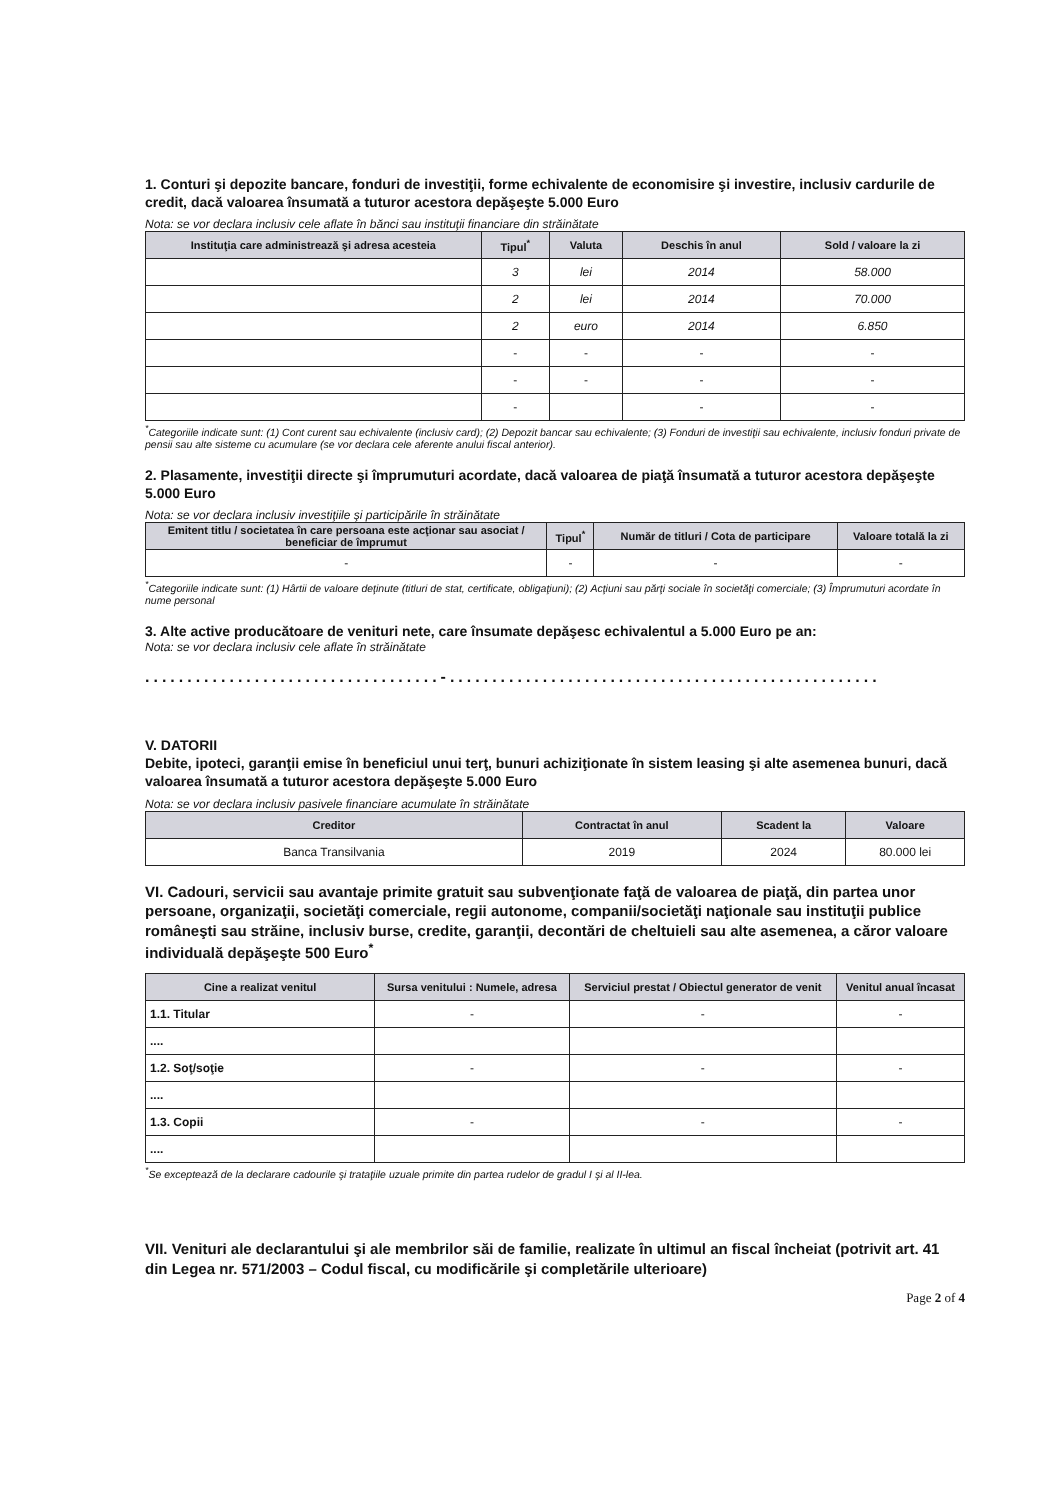1. Conturi şi depozite bancare, fonduri de investiţii, forme echivalente de economisire şi investire, inclusiv cardurile de credit, dacă valoarea însumată a tuturor acestora depăşeşte 5.000 Euro
Nota: se vor declara inclusiv cele aflate în bănci sau instituţii financiare din străinătate
| Instituţia care administrează şi adresa acesteia | Tipul<sup>*</sup> | Valuta | Deschis în anul | Sold / valoare la zi |
| --- | --- | --- | --- | --- |
| | 3 | lei | 2014 | 58.000 |
| | 2 | lei | 2014 | 70.000 |
| | 2 | euro | 2014 | 6.850 |
| | - | - | - | - |
| | - | - | - | - |
| | - | | - | - |
<sup>*</sup> Categoriile indicate sunt: (1) Cont curent sau echivalente (inclusiv card); (2) Depozit bancar sau echivalente; (3) Fonduri de investiţii sau echivalente, inclusiv fonduri private de pensii sau alte sisteme cu acumulare (se vor declara cele aferente anului fiscal anterior).
2. Plasamente, investiţii directe şi împrumuturi acordate, dacă valoarea de piaţă însumată a tuturor acestora depăşeşte 5.000 Euro
Nota: se vor declara inclusiv investiţiile şi participările în străinătate
| Emitent titlu / societatea în care persoana este acţionar sau asociat / beneficiar de împrumut | Tipul<sup>*</sup> | Număr de titluri / Cota de participare | Valoare totală la zi |
| --- | --- | --- | --- |
| - | - | - | - |
<sup>*</sup> Categoriile indicate sunt: (1) Hârtii de valoare deţinute (titluri de stat, certificate, obligaţiuni); (2) Acţiuni sau părţi sociale în societăţi comerciale; (3) Împrumuturi acordate în nume personal
3. Alte active producătoare de venituri nete, care însumate depăşesc echivalentul a 5.000 Euro pe an:
Nota: se vor declara inclusiv cele aflate în străinătate
...................................-...................................................
V. DATORII
Debite, ipoteci, garanţii emise în beneficiul unui terţ, bunuri achiziţionate în sistem leasing şi alte asemenea bunuri, dacă valoarea însumată a tuturor acestora depăşeşte 5.000 Euro
Nota: se vor declara inclusiv pasivele financiare acumulate în străinătate
| Creditor | Contractat în anul | Scadent la | Valoare |
| --- | --- | --- | --- |
| Banca Transilvania | 2019 | 2024 | 80.000 lei |
VI. Cadouri, servicii sau avantaje primite gratuit sau subvenţionate faţă de valoarea de piaţă, din partea unor persoane, organizaţii, societăţi comerciale, regii autonome, companii/societăţi naţionale sau instituţii publice româneşti sau străine, inclusiv burse, credite, garanţii, decontări de cheltuieli sau alte asemenea, a căror valoare individuală depăşeşte 500 Euro<sup>*</sup>
| Cine a realizat venitul | Sursa venitului : Numele, adresa | Serviciul prestat / Obiectul generator de venit | Venitul anual încasat |
| --- | --- | --- | --- |
| 1.1. Titular | - | - | - |
| .... | | | |
| 1.2. Soţ/soţie | - | - | - |
| .... | | | |
| 1.3. Copii | - | - | - |
| .... | | | |
<sup>*</sup> Se exceptează de la declarare cadourile şi trataţiile uzuale primite din partea rudelor de gradul I şi al II-lea.
VII. Venituri ale declarantului şi ale membrilor săi de familie, realizate în ultimul an fiscal încheiat (potrivit art. 41 din Legea nr. 571/2003 – Codul fiscal, cu modificările şi completările ulterioare)
Page 2 of 4